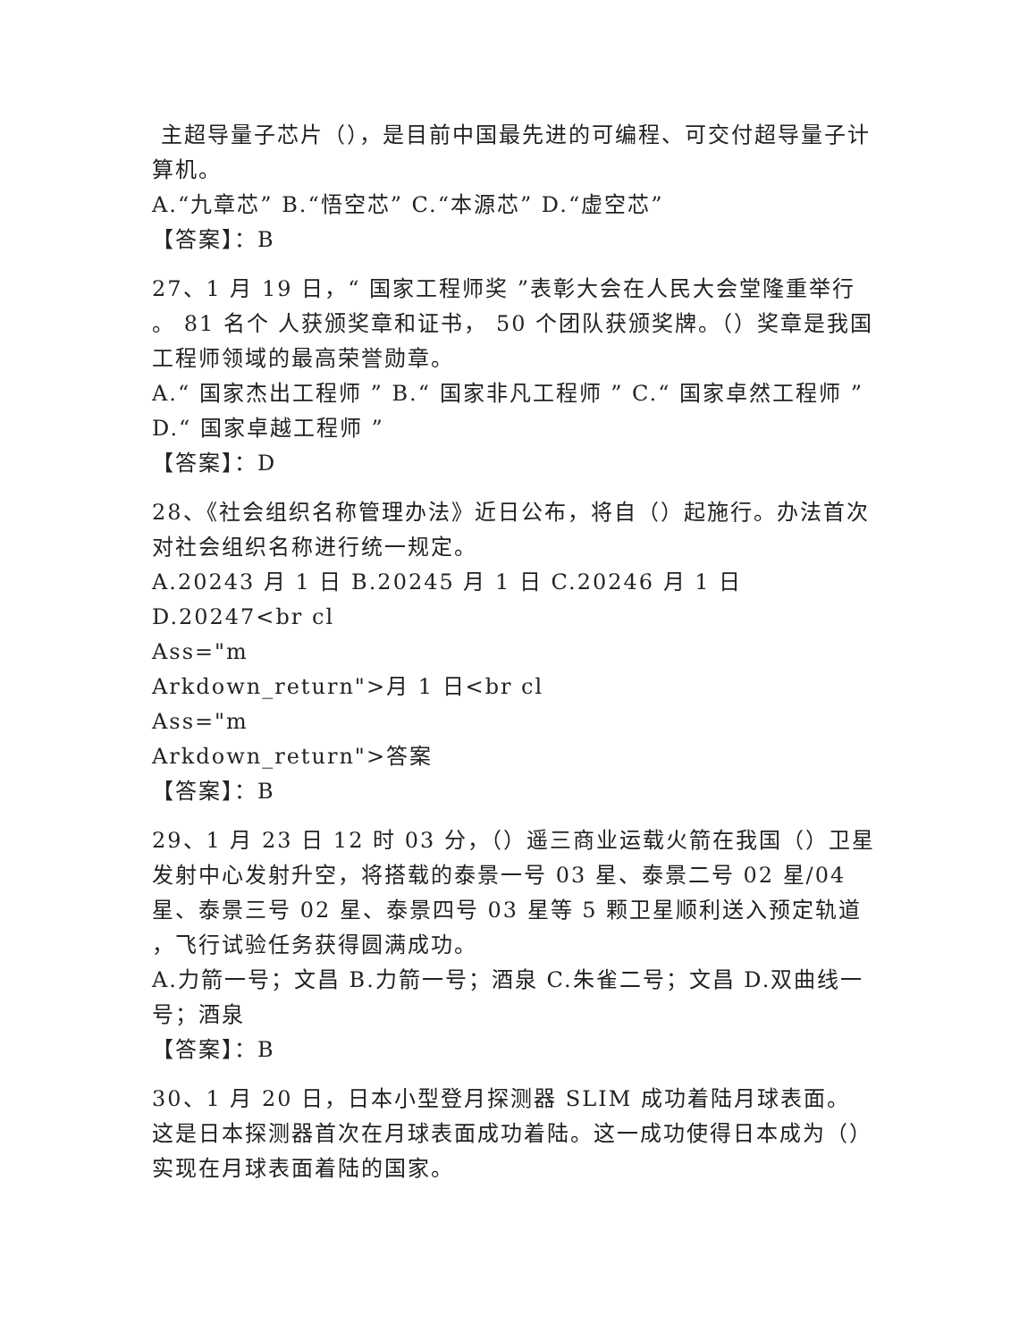主超导量子芯片（），是目前中国最先进的可编程、可交付超导量子计算机。
A.“九章芯” B.“悟空芯” C.“本源芯” D.“虚空芯”
【答案】：B
27、1 月 19 日，“ 国家工程师奖 ”表彰大会在人民大会堂隆重举行 。 81 名个 人获颁奖章和证书， 50 个团队获颁奖牌。（）奖章是我国工程师领域的最高荣誉勋章。
A.“ 国家杰出工程师 ” B.“ 国家非凡工程师 ” C.“ 国家卓然工程师 ” D.“ 国家卓越工程师 ”
【答案】：D
28、《社会组织名称管理办法》近日公布，将自（）起施行。办法首次对社会组织名称进行统一规定。
A.20243 月 1 日 B.20245 月 1 日 C.20246 月 1 日 D.20247<br cl
Ass="m
Arkdown_return">月 1 日<br cl
Ass="m
Arkdown_return">答案
【答案】：B
29、1 月 23 日 12 时 03 分，（）遥三商业运载火箭在我国（）卫星发射中心发射升空，将搭载的泰景一号 03 星、泰景二号 02 星/04 星、泰景三号 02 星、泰景四号 03 星等 5 颗卫星顺利送入预定轨道 ，飞行试验任务获得圆满成功。
A.力箭一号；文昌 B.力箭一号；酒泉 C.朱雀二号；文昌 D.双曲线一号；酒泉
【答案】：B
30、1 月 20 日，日本小型登月探测器 SLIM 成功着陆月球表面。 这是日本探测器首次在月球表面成功着陆。这一成功使得日本成为（）实现在月球表面着陆的国家。